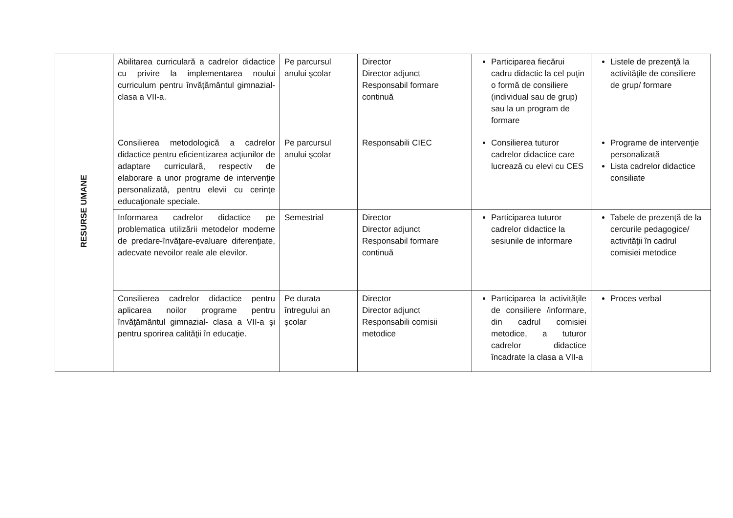| RESURSE UMANE | Abilitarea curriculară a cadrelor didactice cu privire la implementarea noului curriculum pentru învăţământul gimnazial- clasa a VII-a. | Pe parcursul anului şcolar | Director Director adjunct Responsabil formare continuă | Participarea fiecărui cadru didactic la cel puţin o formă de consiliere (individual sau de grup) sau la un program de formare | Listele de prezenţă la activităţile de consiliere de grup/ formare |
| | Consilierea metodologică a cadrelor didactice pentru eficientizarea acţiunilor de adaptare curriculară, respectiv de elaborare a unor programe de intervenţie personalizată, pentru elevii cu cerinţe educaţionale speciale. | Pe parcursul anului şcolar | Responsabili CIEC | Consilierea tuturor cadrelor didactice care lucrează cu elevi cu CES | Programe de intervenţie personalizată Lista cadrelor didactice consiliate |
| | Informarea cadrelor didactice pe problematica utilizării metodelor moderne de predare-învăţare-evaluare diferenţiate, adecvate nevoilor reale ale elevilor. | Semestrial | Director Director adjunct Responsabil formare continuă | Participarea tuturor cadrelor didactice la sesiunile de informare | Tabele de prezenţă de la cercurile pedagogice/ activităţii în cadrul comisiei metodice |
| | Consilierea cadrelor didactice pentru aplicarea noilor programe pentru învăţământul gimnazial- clasa a VII-a şi pentru sporirea calităţii în educaţie. | Pe durata întregului an şcolar | Director Director adjunct Responsabili comisii metodice | Participarea la activităţile de consiliere /informare, din cadrul comisiei metodice, a tuturor cadrelor didactice încadrate la clasa a VII-a | Proces verbal |